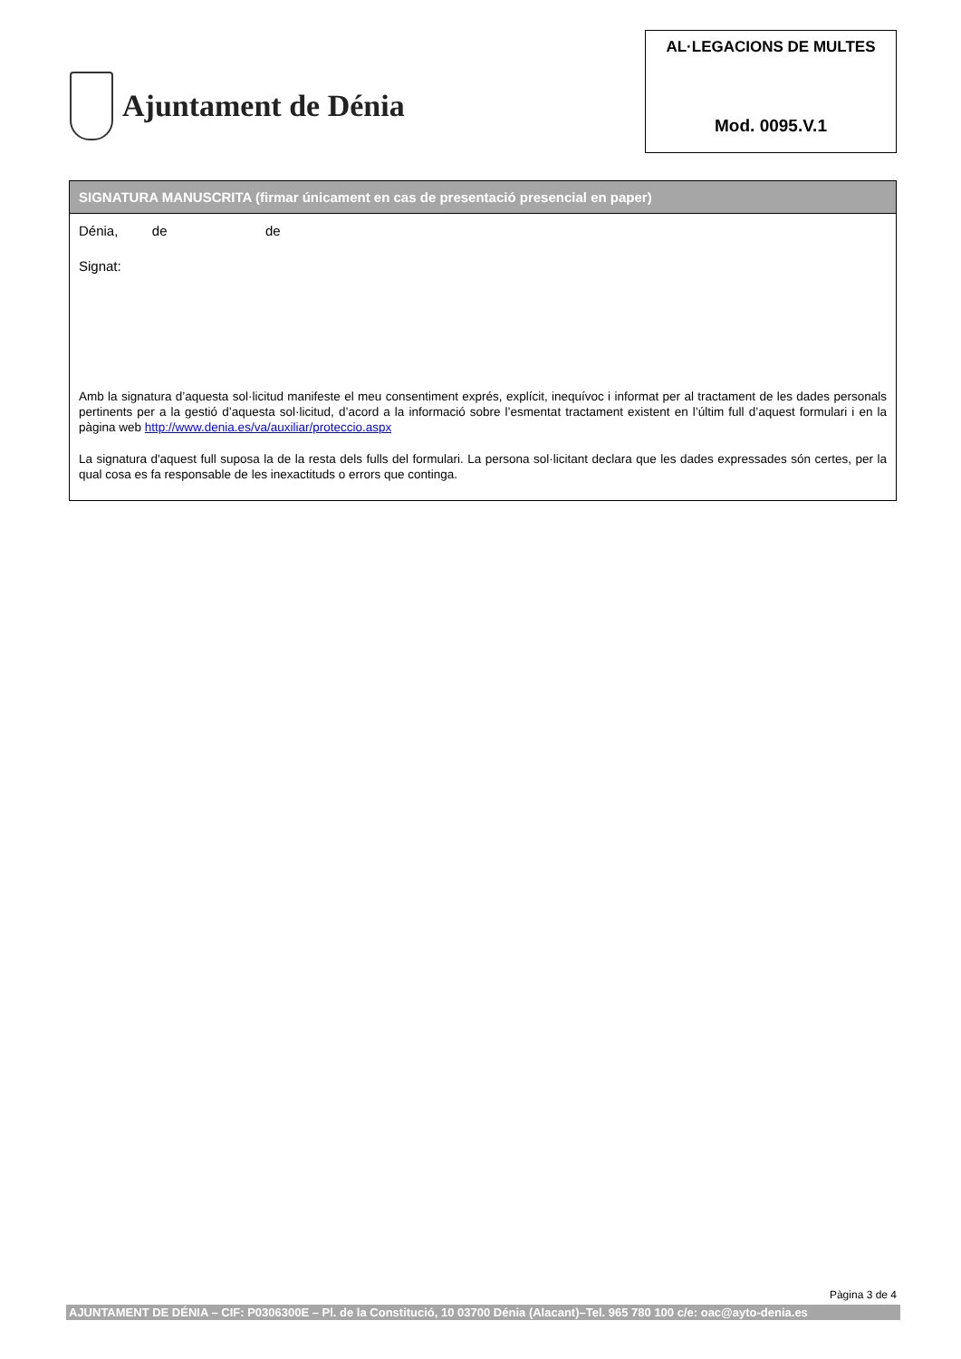Ajuntament de Dénia
AL·LEGACIONS DE MULTES
Mod. 0095.V.1
SIGNATURA MANUSCRITA (firmar únicament en cas de presentació presencial en paper)
Dénia, de de
Signat:
Amb la signatura d’aquesta sol·licitud manifeste el meu consentiment exprés, explícit, inequívoc i informat per al tractament de les dades personals pertinents per a la gestió d’aquesta sol·licitud, d’acord a la informació sobre l’esmentat tractament existent en l’últim full d’aquest formulari i en la pàgina web http://www.denia.es/va/auxiliar/proteccio.aspx
La signatura d'aquest full suposa la de la resta dels fulls del formulari. La persona sol·licitant declara que les dades expressades són certes, per la qual cosa es fa responsable de les inexactituds o errors que continga.
Pàgina 3 de 4
AJUNTAMENT DE DÉNIA – CIF: P0306300E – Pl. de la Constitució, 10 03700 Dénia (Alacant)–Tel. 965 780 100 c/e: oac@ayto-denia.es